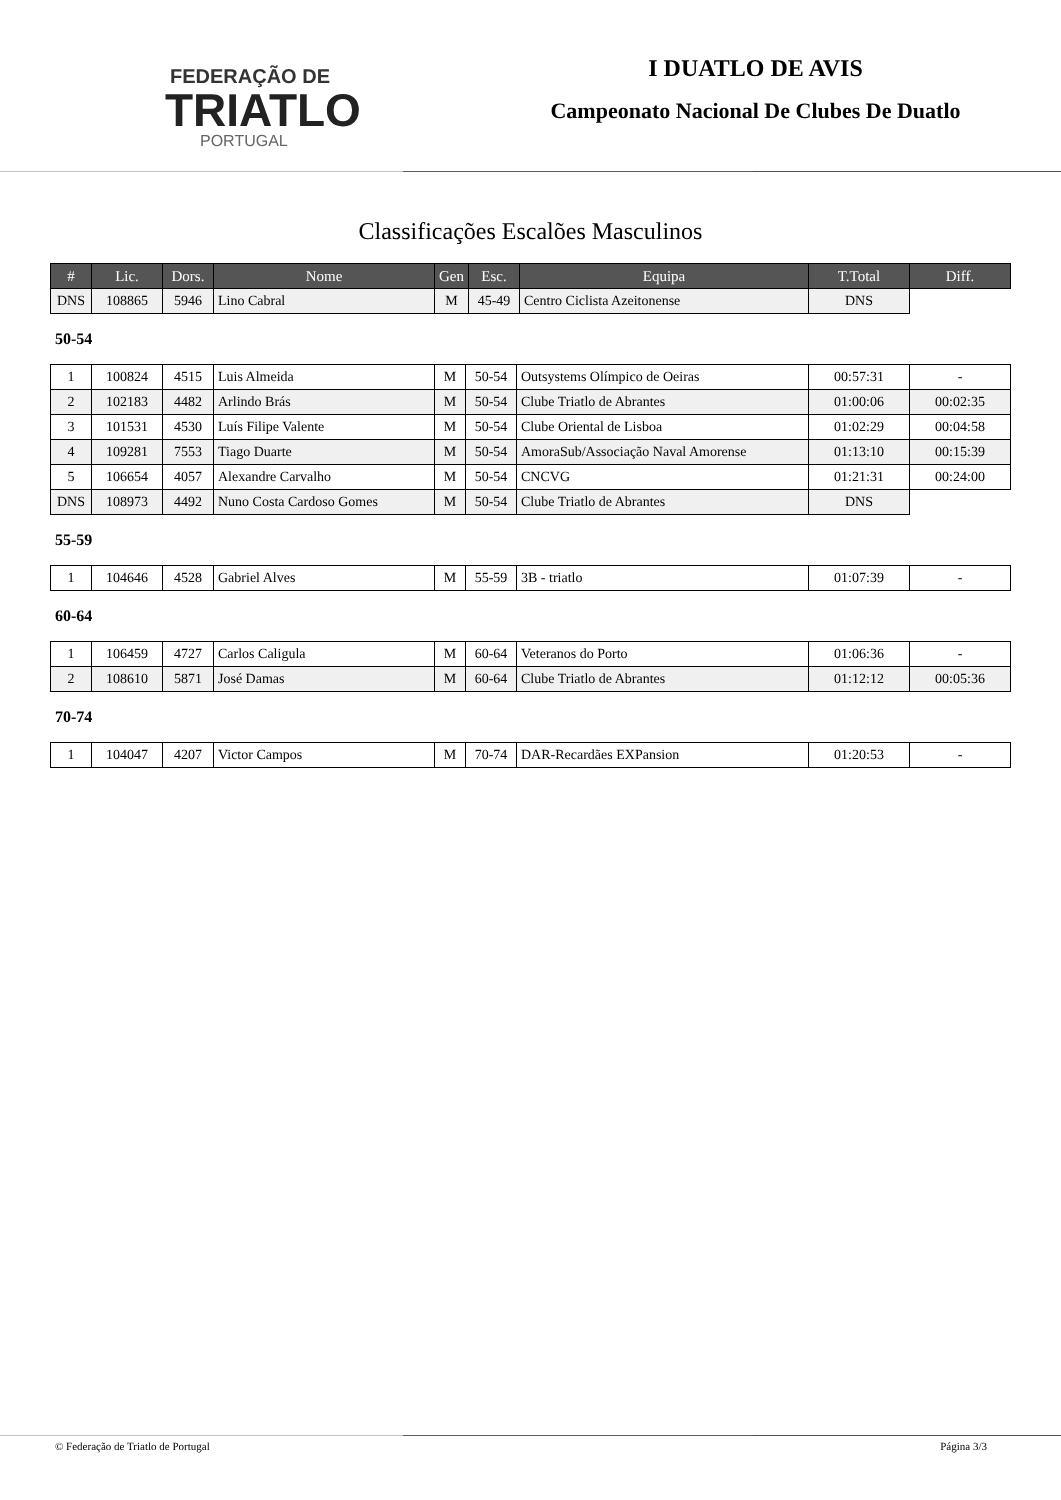FEDERAÇÃO DE
TRIATLO
PORTUGAL
I DUATLO DE AVIS
Campeonato Nacional De Clubes De Duatlo
Classificações Escalões Masculinos
| # | Lic. | Dors. | Nome | Gen | Esc. | Equipa | T.Total | Diff. |
| --- | --- | --- | --- | --- | --- | --- | --- | --- |
| DNS | 108865 | 5946 | Lino Cabral | M | 45-49 | Centro Ciclista Azeitonense | DNS | |
50-54
| 1 | 100824 | 4515 | Luis Almeida | M | 50-54 | Outsystems Olímpico de Oeiras | 00:57:31 | - |
| 2 | 102183 | 4482 | Arlindo Brás | M | 50-54 | Clube Triatlo de Abrantes | 01:00:06 | 00:02:35 |
| 3 | 101531 | 4530 | Luís Filipe Valente | M | 50-54 | Clube Oriental de Lisboa | 01:02:29 | 00:04:58 |
| 4 | 109281 | 7553 | Tiago Duarte | M | 50-54 | AmoraSub/Associação Naval Amorense | 01:13:10 | 00:15:39 |
| 5 | 106654 | 4057 | Alexandre Carvalho | M | 50-54 | CNCVG | 01:21:31 | 00:24:00 |
| DNS | 108973 | 4492 | Nuno Costa Cardoso Gomes | M | 50-54 | Clube Triatlo de Abrantes | DNS | |
55-59
| 1 | 104646 | 4528 | Gabriel Alves | M | 55-59 | 3B - triatlo | 01:07:39 | - |
60-64
| 1 | 106459 | 4727 | Carlos Caligula | M | 60-64 | Veteranos do Porto | 01:06:36 | - |
| 2 | 108610 | 5871 | José Damas | M | 60-64 | Clube Triatlo de Abrantes | 01:12:12 | 00:05:36 |
70-74
| 1 | 104047 | 4207 | Victor Campos | M | 70-74 | DAR-Recardães EXPansion | 01:20:53 | - |
© Federação de Triatlo de Portugal Página 3/3